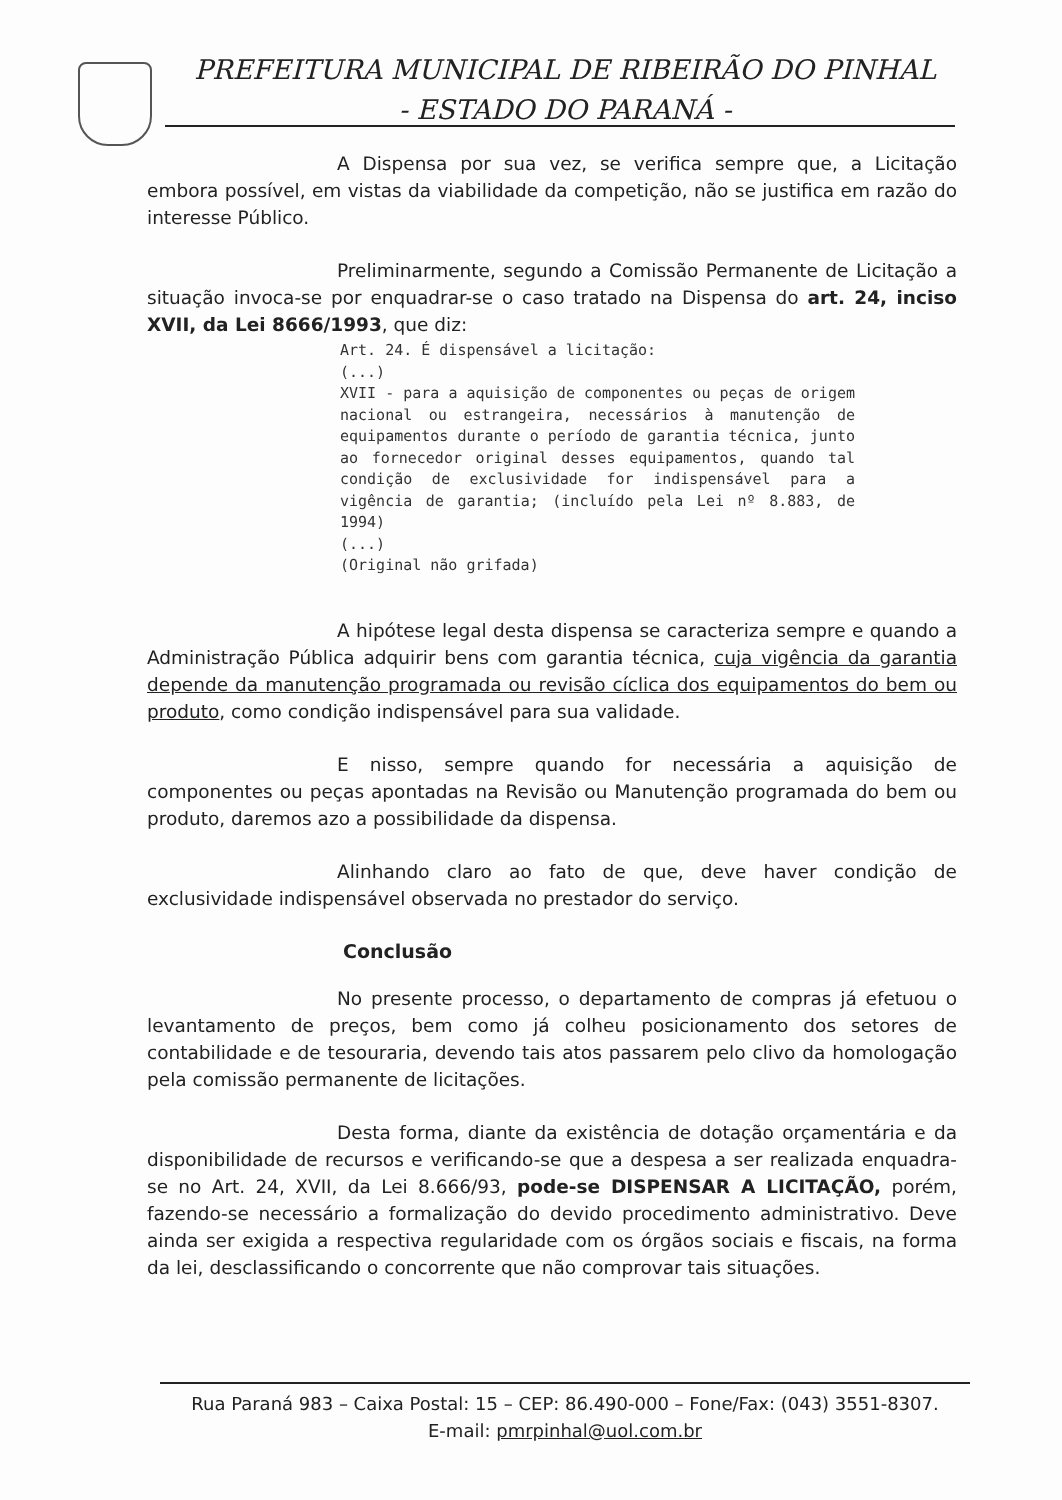PREFEITURA MUNICIPAL DE RIBEIRÃO DO PINHAL
- ESTADO DO PARANÁ -
A Dispensa por sua vez, se verifica sempre que, a Licitação embora possível, em vistas da viabilidade da competição, não se justifica em razão do interesse Público.
Preliminarmente, segundo a Comissão Permanente de Licitação a situação invoca-se por enquadrar-se o caso tratado na Dispensa do art. 24, inciso XVII, da Lei 8666/1993, que diz:
Art. 24. É dispensável a licitação:
(...)
XVII - para a aquisição de componentes ou peças de origem nacional ou estrangeira, necessários à manutenção de equipamentos durante o período de garantia técnica, junto ao fornecedor original desses equipamentos, quando tal condição de exclusividade for indispensável para a vigência de garantia; (incluído pela Lei nº 8.883, de 1994)
(...)
(Original não grifada)
A hipótese legal desta dispensa se caracteriza sempre e quando a Administração Pública adquirir bens com garantia técnica, cuja vigência da garantia depende da manutenção programada ou revisão cíclica dos equipamentos do bem ou produto, como condição indispensável para sua validade.
E nisso, sempre quando for necessária a aquisição de componentes ou peças apontadas na Revisão ou Manutenção programada do bem ou produto, daremos azo a possibilidade da dispensa.
Alinhando claro ao fato de que, deve haver condição de exclusividade indispensável observada no prestador do serviço.
Conclusão
No presente processo, o departamento de compras já efetuou o levantamento de preços, bem como já colheu posicionamento dos setores de contabilidade e de tesouraria, devendo tais atos passarem pelo clivo da homologação pela comissão permanente de licitações.
Desta forma, diante da existência de dotação orçamentária e da disponibilidade de recursos e verificando-se que a despesa a ser realizada enquadra-se no Art. 24, XVII, da Lei 8.666/93, pode-se DISPENSAR A LICITAÇÃO, porém, fazendo-se necessário a formalização do devido procedimento administrativo. Deve ainda ser exigida a respectiva regularidade com os órgãos sociais e fiscais, na forma da lei, desclassificando o concorrente que não comprovar tais situações.
Rua Paraná 983 – Caixa Postal: 15 – CEP: 86.490-000 – Fone/Fax: (043) 3551-8307.
E-mail: pmrpinhal@uol.com.br